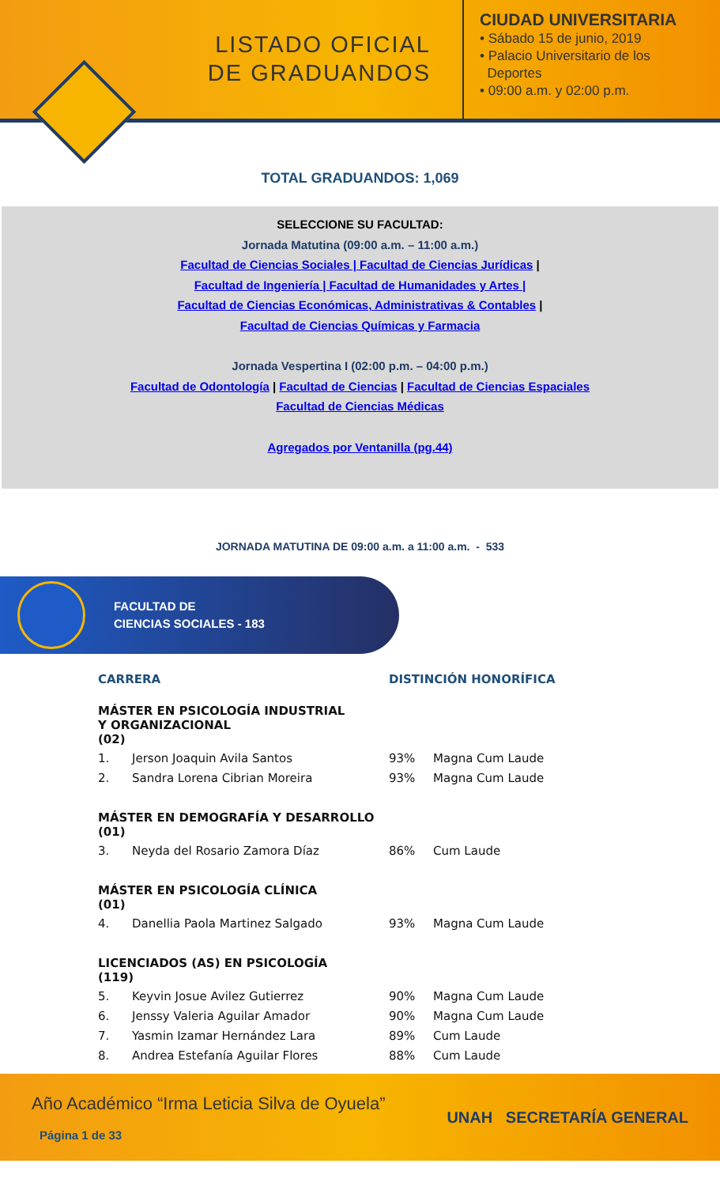LISTADO OFICIAL
DE GRADUANDOS
CIUDAD UNIVERSITARIA
• Sábado 15 de junio, 2019
• Palacio Universitario de los
Deportes
• 09:00 a.m. y 02:00 p.m.
TOTAL GRADUANDOS: 1,069
SELECCIONE SU FACULTAD:
Jornada Matutina (09:00 a.m. – 11:00 a.m.)
Facultad de Ciencias Sociales | Facultad de Ciencias Jurídicas |
Facultad de Ingeniería | Facultad de Humanidades y Artes |
Facultad de Ciencias Económicas, Administrativas & Contables |
Facultad de Ciencias Químicas y Farmacia
Jornada Vespertina I (02:00 p.m. – 04:00 p.m.)
Facultad de Odontología | Facultad de Ciencias | Facultad de Ciencias Espaciales
Facultad de Ciencias Médicas
Agregados por Ventanilla (pg.44)
JORNADA MATUTINA DE 09:00 a.m. a 11:00 a.m. - 533
FACULTAD DE
CIENCIAS SOCIALES - 183
| CARRERA | | DISTINCIÓN HONORÍFICA | |
| --- | --- | --- | --- |
| MÁSTER EN PSICOLOGÍA INDUSTRIAL Y ORGANIZACIONAL (02) | | | |
| 1. | Jerson Joaquin Avila Santos | 93% | Magna Cum Laude |
| 2. | Sandra Lorena Cibrian Moreira | 93% | Magna Cum Laude |
| MÁSTER EN DEMOGRAFÍA Y DESARROLLO (01) | | | |
| 3. | Neyda del Rosario Zamora Díaz | 86% | Cum Laude |
| MÁSTER EN PSICOLOGÍA CLÍNICA (01) | | | |
| 4. | Danellia Paola Martinez Salgado | 93% | Magna Cum Laude |
| LICENCIADOS (AS) EN PSICOLOGÍA (119) | | | |
| 5. | Keyvin Josue Avilez Gutierrez | 90% | Magna Cum Laude |
| 6. | Jenssy Valeria Aguilar Amador | 90% | Magna Cum Laude |
| 7. | Yasmin Izamar Hernández Lara | 89% | Cum Laude |
| 8. | Andrea Estefanía Aguilar Flores | 88% | Cum Laude |
Año Académico “Irma Leticia Silva de Oyuela”
Página 1 de 33
UNAH SECRETARÍA GENERAL